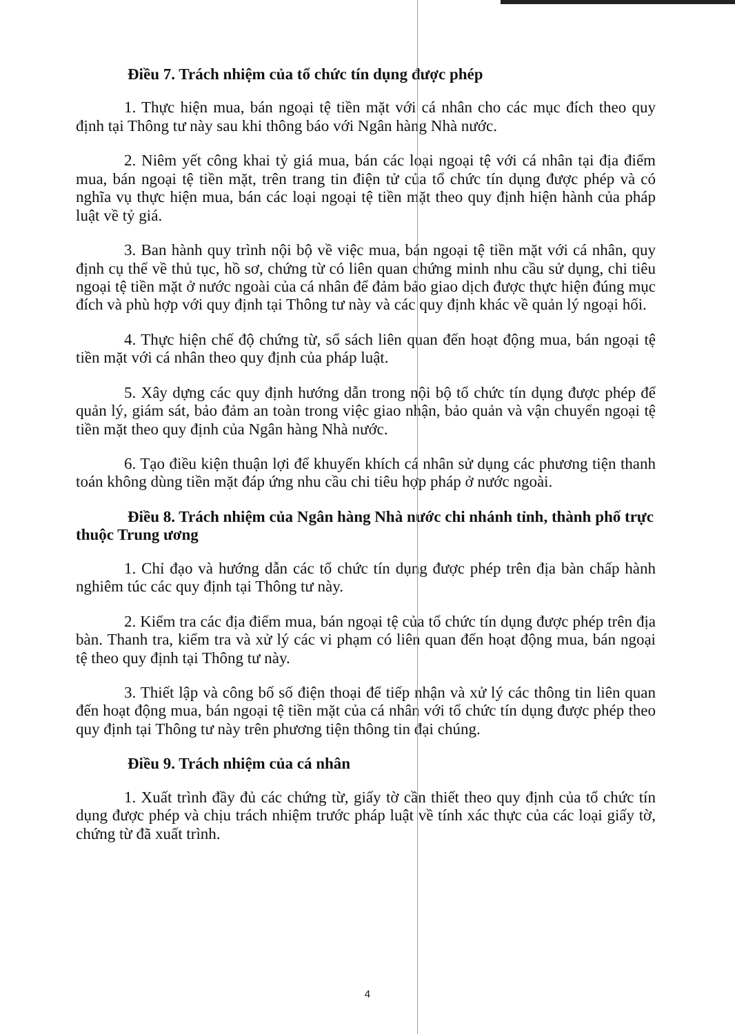Điều 7. Trách nhiệm của tổ chức tín dụng được phép
1. Thực hiện mua, bán ngoại tệ tiền mặt với cá nhân cho các mục đích theo quy định tại Thông tư này sau khi thông báo với Ngân hàng Nhà nước.
2. Niêm yết công khai tỷ giá mua, bán các loại ngoại tệ với cá nhân tại địa điểm mua, bán ngoại tệ tiền mặt, trên trang tin điện tử của tổ chức tín dụng được phép và có nghĩa vụ thực hiện mua, bán các loại ngoại tệ tiền mặt theo quy định hiện hành của pháp luật về tỷ giá.
3. Ban hành quy trình nội bộ về việc mua, bán ngoại tệ tiền mặt với cá nhân, quy định cụ thể về thủ tục, hồ sơ, chứng từ có liên quan chứng minh nhu cầu sử dụng, chi tiêu ngoại tệ tiền mặt ở nước ngoài của cá nhân để đảm bảo giao dịch được thực hiện đúng mục đích và phù hợp với quy định tại Thông tư này và các quy định khác về quản lý ngoại hối.
4. Thực hiện chế độ chứng từ, sổ sách liên quan đến hoạt động mua, bán ngoại tệ tiền mặt với cá nhân theo quy định của pháp luật.
5. Xây dựng các quy định hướng dẫn trong nội bộ tổ chức tín dụng được phép để quản lý, giám sát, bảo đảm an toàn trong việc giao nhận, bảo quản và vận chuyển ngoại tệ tiền mặt theo quy định của Ngân hàng Nhà nước.
6. Tạo điều kiện thuận lợi để khuyến khích cá nhân sử dụng các phương tiện thanh toán không dùng tiền mặt đáp ứng nhu cầu chi tiêu hợp pháp ở nước ngoài.
Điều 8. Trách nhiệm của Ngân hàng Nhà nước chi nhánh tỉnh, thành phố trực thuộc Trung ương
1. Chỉ đạo và hướng dẫn các tổ chức tín dụng được phép trên địa bàn chấp hành nghiêm túc các quy định tại Thông tư này.
2. Kiểm tra các địa điểm mua, bán ngoại tệ của tổ chức tín dụng được phép trên địa bàn. Thanh tra, kiểm tra và xử lý các vi phạm có liên quan đến hoạt động mua, bán ngoại tệ theo quy định tại Thông tư này.
3. Thiết lập và công bố số điện thoại để tiếp nhận và xử lý các thông tin liên quan đến hoạt động mua, bán ngoại tệ tiền mặt của cá nhân với tổ chức tín dụng được phép theo quy định tại Thông tư này trên phương tiện thông tin đại chúng.
Điều 9. Trách nhiệm của cá nhân
1. Xuất trình đầy đủ các chứng từ, giấy tờ cần thiết theo quy định của tổ chức tín dụng được phép và chịu trách nhiệm trước pháp luật về tính xác thực của các loại giấy tờ, chứng từ đã xuất trình.
4